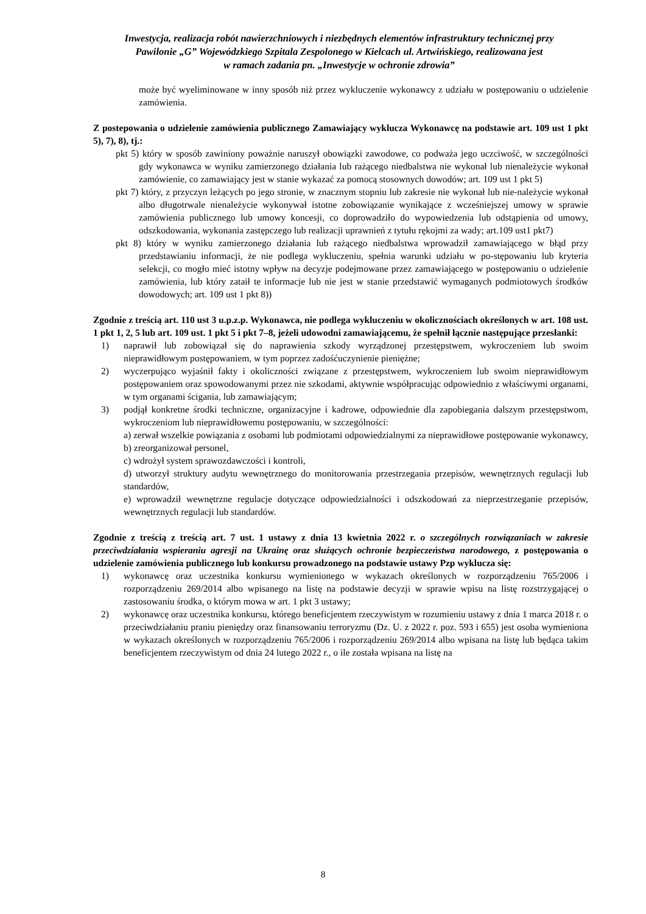Inwestycja, realizacja robót nawierzchniowych i niezbędnych elementów infrastruktury technicznej przy
Pawilonie „G” Wojewódzkiego Szpitala Zespolonego w Kielcach ul. Artwińskiego, realizowana jest
w ramach zadania pn. „Inwestycje w ochronie zdrowia”
może być wyeliminowane w inny sposób niż przez wykluczenie wykonawcy z udziału w postępowaniu o udzielenie zamówienia.
Z postepowania o udzielenie zamówienia publicznego Zamawiający wyklucza Wykonawcę na podstawie art. 109 ust 1 pkt 5), 7), 8), tj.:
pkt 5) który w sposób zawiniony poważnie naruszył obowiązki zawodowe, co podważa jego uczciwość, w szczególności gdy wykonawca w wyniku zamierzonego działania lub rażącego niedbalstwa nie wykonał lub nienależycie wykonał zamówienie, co zamawiający jest w stanie wykazać za pomocą stosownych dowodów; art. 109 ust 1 pkt 5)
pkt 7) który, z przyczyn leżących po jego stronie, w znacznym stopniu lub zakresie nie wykonał lub nie-należycie wykonał albo długotrwale nienależycie wykonywał istotne zobowiązanie wynikające z wcześniejszej umowy w sprawie zamówienia publicznego lub umowy koncesji, co doprowadziło do wypowiedzenia lub odstąpienia od umowy, odszkodowania, wykonania zastępczego lub realizacji uprawnień z tytułu rękojmi za wady; art.109 ust1 pkt7)
pkt 8) który w wyniku zamierzonego działania lub rażącego niedbalstwa wprowadził zamawiającego w błąd przy przedstawianiu informacji, że nie podlega wykluczeniu, spełnia warunki udziału w po-stępowaniu lub kryteria selekcji, co mogło mieć istotny wpływ na decyzje podejmowane przez zamawiającego w postępowaniu o udzielenie zamówienia, lub który zataił te informacje lub nie jest w stanie przedstawić wymaganych podmiotowych środków dowodowych; art. 109 ust 1 pkt 8))
Zgodnie z treścią art. 110 ust 3 u.p.z.p. Wykonawca, nie podlega wykluczeniu w okolicznościach określonych w art. 108 ust. 1 pkt 1, 2, 5 lub art. 109 ust. 1 pkt 5 i pkt 7–8, jeżeli udowodni zamawiającemu, że spełnił łącznie następujące przesłanki:
1) naprawił lub zobowiązał się do naprawienia szkody wyrządzonej przestępstwem, wykroczeniem lub swoim nieprawidłowym postępowaniem, w tym poprzez zadośćuczynienie pieniężne;
2) wyczerpująco wyjaśnił fakty i okoliczności związane z przestępstwem, wykroczeniem lub swoim nieprawidłowym postępowaniem oraz spowodowanymi przez nie szkodami, aktywnie współpracując odpowiednio z właściwymi organami, w tym organami ścigania, lub zamawiającym;
3) podjął konkretne środki techniczne, organizacyjne i kadrowe, odpowiednie dla zapobiegania dalszym przestępstwom, wykroczeniom lub nieprawidłowemu postępowaniu, w szczególności:
a) zerwał wszelkie powiązania z osobami lub podmiotami odpowiedzialnymi za nieprawidłowe postępowanie wykonawcy,
b) zreorganizował personel,
c) wdrożył system sprawozdawczości i kontroli,
d) utworzył struktury audytu wewnętrznego do monitorowania przestrzegania przepisów, wewnętrznych regulacji lub standardów,
e) wprowadził wewnętrzne regulacje dotyczące odpowiedzialności i odszkodowań za nieprzestrzeganie przepisów, wewnętrznych regulacji lub standardów.
Zgodnie z treścią z treścią art. 7 ust. 1 ustawy z dnia 13 kwietnia 2022 r. o szczególnych rozwiązaniach w zakresie przeciwdziałania wspieraniu agresji na Ukrainę oraz służących ochronie bezpieczeństwa narodowego, z postępowania o udzielenie zamówienia publicznego lub konkursu prowadzonego na podstawie ustawy Pzp wyklucza się:
1) wykonawcę oraz uczestnika konkursu wymienionego w wykazach określonych w rozporządzeniu 765/2006 i rozporządzeniu 269/2014 albo wpisanego na listę na podstawie decyzji w sprawie wpisu na listę rozstrzygającej o zastosowaniu środka, o którym mowa w art. 1 pkt 3 ustawy;
2) wykonawcę oraz uczestnika konkursu, którego beneficjentem rzeczywistym w rozumieniu ustawy z dnia 1 marca 2018 r. o przeciwdziałaniu praniu pieniędzy oraz finansowaniu terroryzmu (Dz. U. z 2022 r. poz. 593 i 655) jest osoba wymieniona w wykazach określonych w rozporządzeniu 765/2006 i rozporządzeniu 269/2014 albo wpisana na listę lub będąca takim beneficjentem rzeczywistym od dnia 24 lutego 2022 r., o ile została wpisana na listę na
8